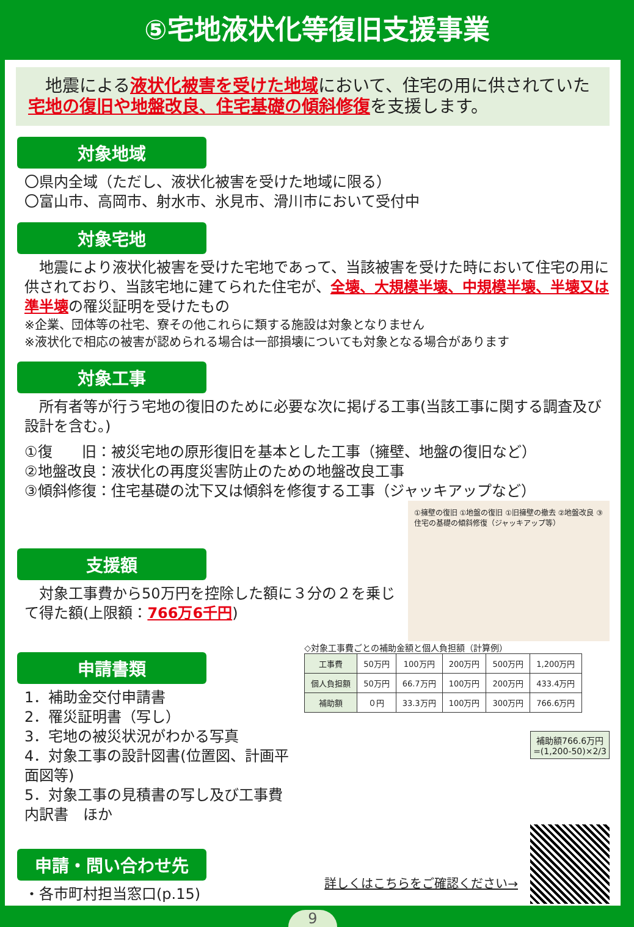⑤宅地液状化等復旧支援事業
　地震による液状化被害を受けた地域において、住宅の用に供されていた宅地の復旧や地盤改良、住宅基礎の傾斜修復を支援します。
対象地域
〇県内全域（ただし、液状化被害を受けた地域に限る）
〇富山市、高岡市、射水市、氷見市、滑川市において受付中
対象宅地
　地震により液状化被害を受けた宅地であって、当該被害を受けた時において住宅の用に供されており、当該宅地に建てられた住宅が、全壊、大規模半壊、中規模半壊、半壊又は準半壊の罹災証明を受けたもの
※企業、団体等の社宅、寮その他これらに類する施設は対象となりません
※液状化で相応の被害が認められる場合は一部損壊についても対象となる場合があります
対象工事
　所有者等が行う宅地の復旧のために必要な次に掲げる工事(当該工事に関する調査及び設計を含む。)
①復　　旧：被災宅地の原形復旧を基本とした工事（擁壁、地盤の復旧など）
②地盤改良：液状化の再度災害防止のための地盤改良工事
③傾斜修復：住宅基礎の沈下又は傾斜を修復する工事（ジャッキアップなど）
支援額
　対象工事費から50万円を控除した額に３分の２を乗じて得た額(上限額：766万6千円)
①擁壁の復旧 ①地盤の復旧 ①旧擁壁の撤去 ②地盤改良 ③住宅の基礎の傾斜修復（ジャッキアップ等）
申請書類
1．補助金交付申請書
2．罹災証明書（写し）
3．宅地の被災状況がわかる写真
4．対象工事の設計図書(位置図、計画平面図等)
5．対象工事の見積書の写し及び工事費内訳書　ほか
◇対象工事費ごとの補助金額と個人負担額（計算例）
| 工事費 | 50万円 | 100万円 | 200万円 | 500万円 | 1,200万円 |
| 個人負担額 | 50万円 | 66.7万円 | 100万円 | 200万円 | 433.4万円 |
| 補助額 | ０円 | 33.3万円 | 100万円 | 300万円 | 766.6万円 |
補助額766.6万円
=(1,200-50)×2/3
申請・問い合わせ先
・各市町村担当窓口(p.15)
詳しくはこちらをご確認ください→
9